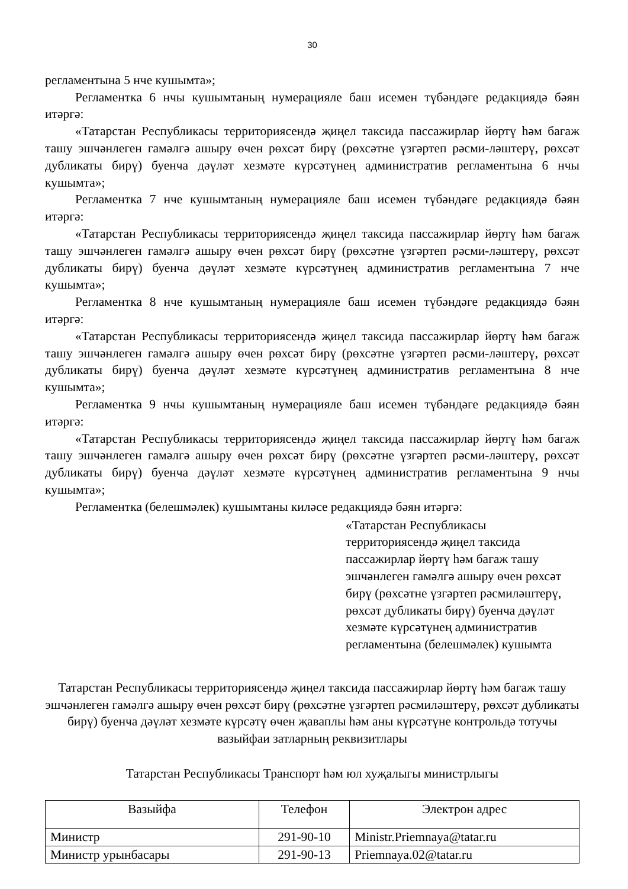30
регламентына 5 нче кушымта»;
Регламентка 6 нчы кушымтаның нумерацияле баш исемен түбәндәге редакциядә бәян итәргә:
«Татарстан Республикасы территориясендә җиңел таксида пассажирлар йөртү һәм багаж ташу эшчәнлеген гамәлгә ашыру өчен рөхсәт бирү (рөхсәтне үзгәртеп рәсми-ләштерү, рөхсәт дубликаты бирү) буенча дәүләт хезмәте күрсәтүнең административ регламентына 6 нчы кушымта»;
Регламентка 7 нче кушымтаның нумерацияле баш исемен түбәндәге редакциядә бәян итәргә:
«Татарстан Республикасы территориясендә җиңел таксида пассажирлар йөртү һәм багаж ташу эшчәнлеген гамәлгә ашыру өчен рөхсәт бирү (рөхсәтне үзгәртеп рәсми-ләштерү, рөхсәт дубликаты бирү) буенча дәүләт хезмәте күрсәтүнең административ регламентына 7 нче кушымта»;
Регламентка 8 нче кушымтаның нумерацияле баш исемен түбәндәге редакциядә бәян итәргә:
«Татарстан Республикасы территориясендә җиңел таксида пассажирлар йөртү һәм багаж ташу эшчәнлеген гамәлгә ашыру өчен рөхсәт бирү (рөхсәтне үзгәртеп рәсми-ләштерү, рөхсәт дубликаты бирү) буенча дәүләт хезмәте күрсәтүнең административ регламентына 8 нче кушымта»;
Регламентка 9 нчы кушымтаның нумерацияле баш исемен түбәндәге редакциядә бәян итәргә:
«Татарстан Республикасы территориясендә җиңел таксида пассажирлар йөртү һәм багаж ташу эшчәнлеген гамәлгә ашыру өчен рөхсәт бирү (рөхсәтне үзгәртеп рәсми-ләштерү, рөхсәт дубликаты бирү) буенча дәүләт хезмәте күрсәтүнең административ регламентына 9 нчы кушымта»;
Регламентка (белешмәлек) кушымтаны киләсе редакциядә бәян итәргә:
«Татарстан Республикасы
территориясендә җиңел таксида
пассажирлар йөртү һәм багаж ташу
эшчәнлеген гамәлгә ашыру өчен рөхсәт
бирү (рөхсәтне үзгәртеп рәсмиләштерү,
рөхсәт дубликаты бирү) буенча дәүләт
хезмәте күрсәтүнең административ
регламентына (белешмәлек) кушымта
Татарстан Республикасы территориясендә җиңел таксида пассажирлар йөртү һәм багаж ташу эшчәнлеген гамәлгә ашыру өчен рөхсәт бирү (рөхсәтне үзгәртеп рәсмиләштерү, рөхсәт дубликаты бирү) буенча дәүләт хезмәте күрсәтү өчен җаваплы һәм аны күрсәтүне контрольдә тотучы вазыйфаи затларның реквизитлары
Татарстан Республикасы Транспорт һәм юл хуҗалыгы министрлыгы
| Вазыйфа | Телефон | Электрон адрес |
| --- | --- | --- |
| Министр | 291-90-10 | Ministr.Priemnaya@tatar.ru |
| Министр урынбасары | 291-90-13 | Priemnaya.02@tatar.ru |